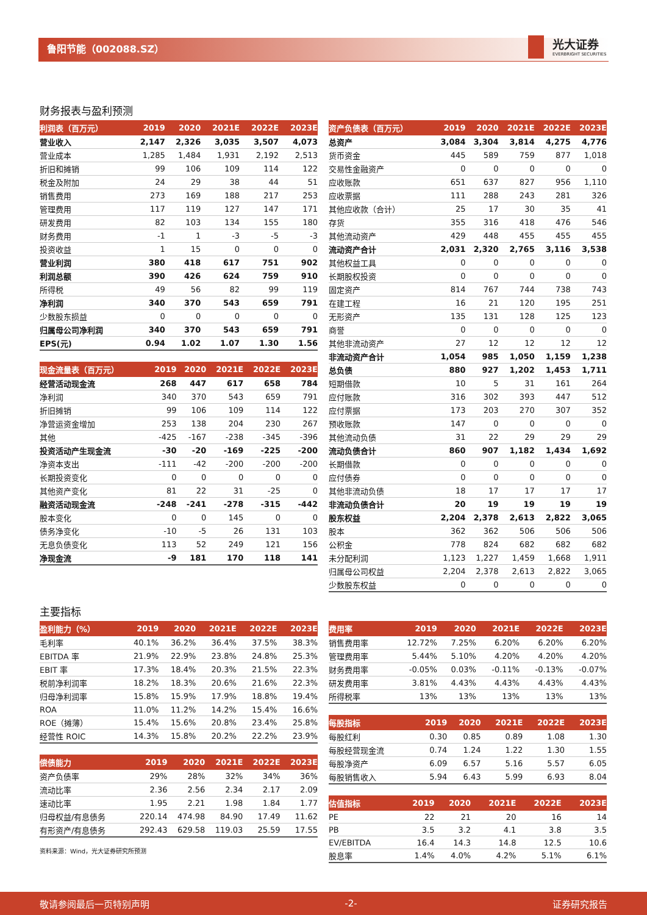鲁阳节能（002088.SZ）
光大证券
EVERBRIGHT SECURITIES
财务报表与盈利预测
| 利润表（百万元） | 2019 | 2020 | 2021E | 2022E | 2023E |
| --- | --- | --- | --- | --- | --- |
| 营业收入 | 2,147 | 2,326 | 3,035 | 3,507 | 4,073 |
| 营业成本 | 1,285 | 1,484 | 1,931 | 2,192 | 2,513 |
| 折旧和摊销 | 99 | 106 | 109 | 114 | 122 |
| 税金及附加 | 24 | 29 | 38 | 44 | 51 |
| 销售费用 | 273 | 169 | 188 | 217 | 253 |
| 管理费用 | 117 | 119 | 127 | 147 | 171 |
| 研发费用 | 82 | 103 | 134 | 155 | 180 |
| 财务费用 | -1 | 1 | -3 | -5 | -3 |
| 投资收益 | 1 | 15 | 0 | 0 | 0 |
| 营业利润 | 380 | 418 | 617 | 751 | 902 |
| 利润总额 | 390 | 426 | 624 | 759 | 910 |
| 所得税 | 49 | 56 | 82 | 99 | 119 |
| 净利润 | 340 | 370 | 543 | 659 | 791 |
| 少数股东损益 | 0 | 0 | 0 | 0 | 0 |
| 归属母公司净利润 | 340 | 370 | 543 | 659 | 791 |
| EPS(元) | 0.94 | 1.02 | 1.07 | 1.30 | 1.56 |
| 现金流量表（百万元） | 2019 | 2020 | 2021E | 2022E | 2023E |
| --- | --- | --- | --- | --- | --- |
| 经营活动现金流 | 268 | 447 | 617 | 658 | 784 |
| 净利润 | 340 | 370 | 543 | 659 | 791 |
| 折旧摊销 | 99 | 106 | 109 | 114 | 122 |
| 净营运资金增加 | 253 | 138 | 204 | 230 | 267 |
| 其他 | -425 | -167 | -238 | -345 | -396 |
| 投资活动产生现金流 | -30 | -20 | -169 | -225 | -200 |
| 净资本支出 | -111 | -42 | -200 | -200 | -200 |
| 长期投资变化 | 0 | 0 | 0 | 0 | 0 |
| 其他资产变化 | 81 | 22 | 31 | -25 | 0 |
| 融资活动现金流 | -248 | -241 | -278 | -315 | -442 |
| 股本变化 | 0 | 0 | 145 | 0 | 0 |
| 债务净变化 | -10 | -5 | 26 | 131 | 103 |
| 无息负债变化 | 113 | 52 | 249 | 121 | 156 |
| 净现金流 | -9 | 181 | 170 | 118 | 141 |
| 资产负债表（百万元） | 2019 | 2020 | 2021E | 2022E | 2023E |
| --- | --- | --- | --- | --- | --- |
| 总资产 | 3,084 | 3,304 | 3,814 | 4,275 | 4,776 |
| 货币资金 | 445 | 589 | 759 | 877 | 1,018 |
| 交易性金融资产 | 0 | 0 | 0 | 0 | 0 |
| 应收账款 | 651 | 637 | 827 | 956 | 1,110 |
| 应收票据 | 111 | 288 | 243 | 281 | 326 |
| 其他应收款（合计） | 25 | 17 | 30 | 35 | 41 |
| 存货 | 355 | 316 | 418 | 476 | 546 |
| 其他流动资产 | 429 | 448 | 455 | 455 | 455 |
| 流动资产合计 | 2,031 | 2,320 | 2,765 | 3,116 | 3,538 |
| 其他权益工具 | 0 | 0 | 0 | 0 | 0 |
| 长期股权投资 | 0 | 0 | 0 | 0 | 0 |
| 固定资产 | 814 | 767 | 744 | 738 | 743 |
| 在建工程 | 16 | 21 | 120 | 195 | 251 |
| 无形资产 | 135 | 131 | 128 | 125 | 123 |
| 商誉 | 0 | 0 | 0 | 0 | 0 |
| 其他非流动资产 | 27 | 12 | 12 | 12 | 12 |
| 非流动资产合计 | 1,054 | 985 | 1,050 | 1,159 | 1,238 |
| 总负债 | 880 | 927 | 1,202 | 1,453 | 1,711 |
| 短期借款 | 10 | 5 | 31 | 161 | 264 |
| 应付账款 | 316 | 302 | 393 | 447 | 512 |
| 应付票据 | 173 | 203 | 270 | 307 | 352 |
| 预收账款 | 147 | 0 | 0 | 0 | 0 |
| 其他流动负债 | 31 | 22 | 29 | 29 | 29 |
| 流动负债合计 | 860 | 907 | 1,182 | 1,434 | 1,692 |
| 长期借款 | 0 | 0 | 0 | 0 | 0 |
| 应付债券 | 0 | 0 | 0 | 0 | 0 |
| 其他非流动负债 | 18 | 17 | 17 | 17 | 17 |
| 非流动负债合计 | 20 | 19 | 19 | 19 | 19 |
| 股东权益 | 2,204 | 2,378 | 2,613 | 2,822 | 3,065 |
| 股本 | 362 | 362 | 506 | 506 | 506 |
| 公积金 | 778 | 824 | 682 | 682 | 682 |
| 未分配利润 | 1,123 | 1,227 | 1,459 | 1,668 | 1,911 |
| 归属母公司权益 | 2,204 | 2,378 | 2,613 | 2,822 | 3,065 |
| 少数股东权益 | 0 | 0 | 0 | 0 | 0 |
主要指标
| 盈利能力（%） | 2019 | 2020 | 2021E | 2022E | 2023E |
| --- | --- | --- | --- | --- | --- |
| 毛利率 | 40.1% | 36.2% | 36.4% | 37.5% | 38.3% |
| EBITDA 率 | 21.9% | 22.9% | 23.8% | 24.8% | 25.3% |
| EBIT 率 | 17.3% | 18.4% | 20.3% | 21.5% | 22.3% |
| 税前净利润率 | 18.2% | 18.3% | 20.6% | 21.6% | 22.3% |
| 归母净利润率 | 15.8% | 15.9% | 17.9% | 18.8% | 19.4% |
| ROA | 11.0% | 11.2% | 14.2% | 15.4% | 16.6% |
| ROE（摊薄） | 15.4% | 15.6% | 20.8% | 23.4% | 25.8% |
| 经营性 ROIC | 14.3% | 15.8% | 20.2% | 22.2% | 23.9% |
| 偿债能力 | 2019 | 2020 | 2021E | 2022E | 2023E |
| --- | --- | --- | --- | --- | --- |
| 资产负债率 | 29% | 28% | 32% | 34% | 36% |
| 流动比率 | 2.36 | 2.56 | 2.34 | 2.17 | 2.09 |
| 速动比率 | 1.95 | 2.21 | 1.98 | 1.84 | 1.77 |
| 归母权益/有息债务 | 220.14 | 474.98 | 84.90 | 17.49 | 11.62 |
| 有形资产/有息债务 | 292.43 | 629.58 | 119.03 | 25.59 | 17.55 |
资料来源：Wind，光大证券研究所预测
| 费用率 | 2019 | 2020 | 2021E | 2022E | 2023E |
| --- | --- | --- | --- | --- | --- |
| 销售费用率 | 12.72% | 7.25% | 6.20% | 6.20% | 6.20% |
| 管理费用率 | 5.44% | 5.10% | 4.20% | 4.20% | 4.20% |
| 财务费用率 | -0.05% | 0.03% | -0.11% | -0.13% | -0.07% |
| 研发费用率 | 3.81% | 4.43% | 4.43% | 4.43% | 4.43% |
| 所得税率 | 13% | 13% | 13% | 13% | 13% |
| 每股指标 | 2019 | 2020 | 2021E | 2022E | 2023E |
| --- | --- | --- | --- | --- | --- |
| 每股红利 | 0.30 | 0.85 | 0.89 | 1.08 | 1.30 |
| 每股经营现金流 | 0.74 | 1.24 | 1.22 | 1.30 | 1.55 |
| 每股净资产 | 6.09 | 6.57 | 5.16 | 5.57 | 6.05 |
| 每股销售收入 | 5.94 | 6.43 | 5.99 | 6.93 | 8.04 |
| 估值指标 | 2019 | 2020 | 2021E | 2022E | 2023E |
| --- | --- | --- | --- | --- | --- |
| PE | 22 | 21 | 20 | 16 | 14 |
| PB | 3.5 | 3.2 | 4.1 | 3.8 | 3.5 |
| EV/EBITDA | 16.4 | 14.3 | 14.8 | 12.5 | 10.6 |
| 股息率 | 1.4% | 4.0% | 4.2% | 5.1% | 6.1% |
敬请参阅最后一页特别声明 -2- 证券研究报告